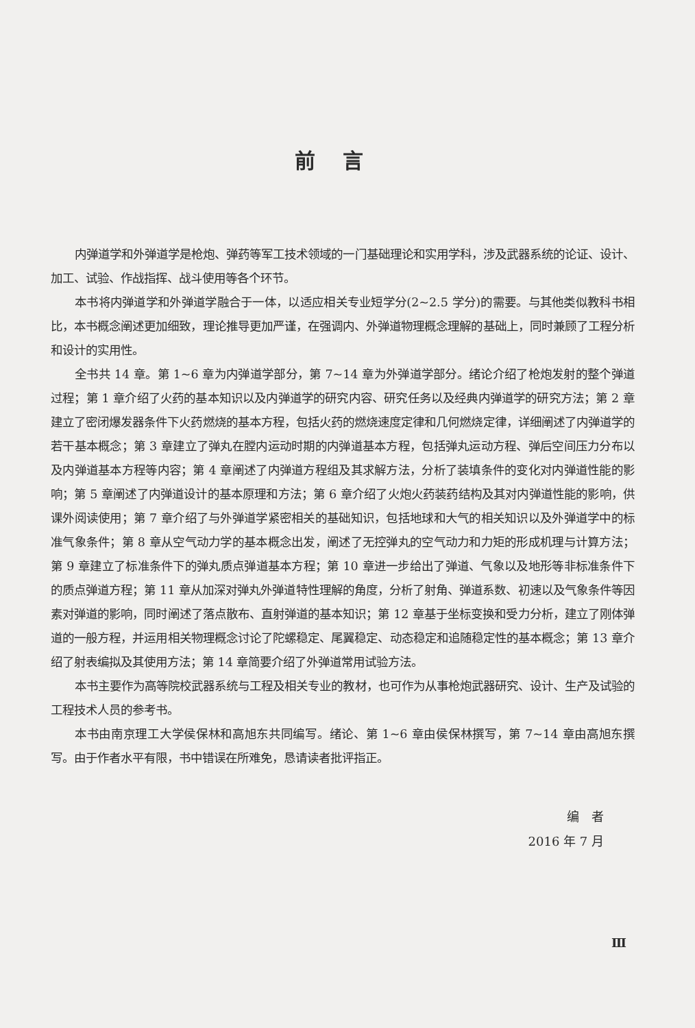前言
内弹道学和外弹道学是枪炮、弹药等军工技术领域的一门基础理论和实用学科，涉及武器系统的论证、设计、加工、试验、作战指挥、战斗使用等各个环节。
本书将内弹道学和外弹道学融合于一体，以适应相关专业短学分(2~2.5 学分)的需要。与其他类似教科书相比，本书概念阐述更加细致，理论推导更加严谨，在强调内、外弹道物理概念理解的基础上，同时兼顾了工程分析和设计的实用性。
全书共 14 章。第 1~6 章为内弹道学部分，第 7~14 章为外弹道学部分。绪论介绍了枪炮发射的整个弹道过程；第 1 章介绍了火药的基本知识以及内弹道学的研究内容、研究任务以及经典内弹道学的研究方法；第 2 章建立了密闭爆发器条件下火药燃烧的基本方程，包括火药的燃烧速度定律和几何燃烧定律，详细阐述了内弹道学的若干基本概念；第 3 章建立了弹丸在膛内运动时期的内弹道基本方程，包括弹丸运动方程、弹后空间压力分布以及内弹道基本方程等内容；第 4 章阐述了内弹道方程组及其求解方法，分析了装填条件的变化对内弹道性能的影响；第 5 章阐述了内弹道设计的基本原理和方法；第 6 章介绍了火炮火药装药结构及其对内弹道性能的影响，供课外阅读使用；第 7 章介绍了与外弹道学紧密相关的基础知识，包括地球和大气的相关知识以及外弹道学中的标准气象条件；第 8 章从空气动力学的基本概念出发，阐述了无控弹丸的空气动力和力矩的形成机理与计算方法；第 9 章建立了标准条件下的弹丸质点弹道基本方程；第 10 章进一步给出了弹道、气象以及地形等非标准条件下的质点弹道方程；第 11 章从加深对弹丸外弹道特性理解的角度，分析了射角、弹道系数、初速以及气象条件等因素对弹道的影响，同时阐述了落点散布、直射弹道的基本知识；第 12 章基于坐标变换和受力分析，建立了刚体弹道的一般方程，并运用相关物理概念讨论了陀螺稳定、尾翼稳定、动态稳定和追随稳定性的基本概念；第 13 章介绍了射表编拟及其使用方法；第 14 章简要介绍了外弹道常用试验方法。
本书主要作为高等院校武器系统与工程及相关专业的教材，也可作为从事枪炮武器研究、设计、生产及试验的工程技术人员的参考书。
本书由南京理工大学侯保林和高旭东共同编写。绪论、第 1~6 章由侯保林撰写，第 7~14 章由高旭东撰写。由于作者水平有限，书中错误在所难免，恳请读者批评指正。
编　者
2016 年 7 月
Ⅲ